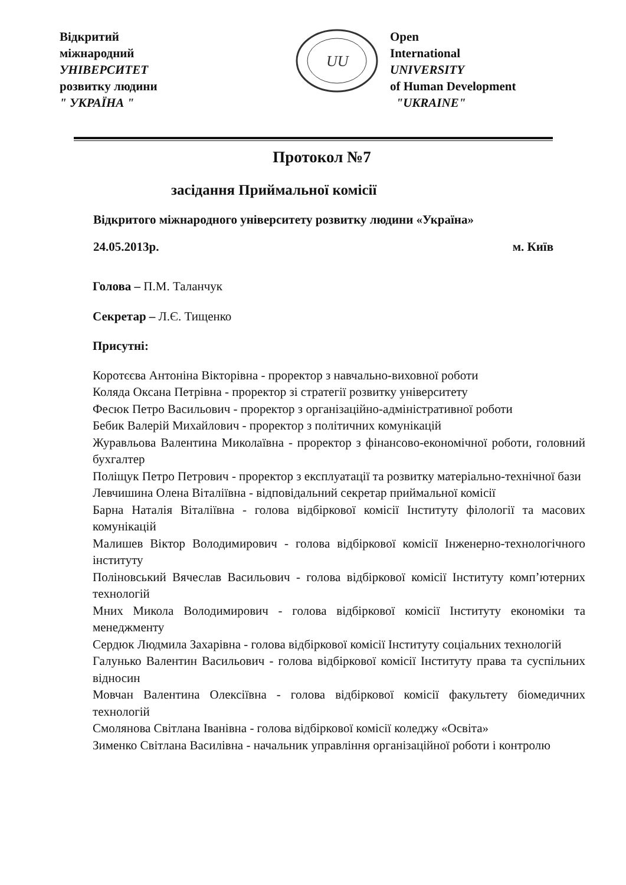Відкритий
міжнародний
УНІВЕРСИТЕТ
розвитку людини
" УКРАЇНА "
UU
Open
International
UNIVERSITY
of Human Development
"UKRAINE"
Протокол №7
засідання Приймальної комісії
Відкритого міжнародного університету розвитку людини «Україна»
24.05.2013р. м. Київ
Голова – П.М. Таланчук
Секретар – Л.Є. Тищенко
Присутні:
Коротєєва Антоніна Вікторівна - проректор з навчально-виховної роботи
Коляда Оксана Петрівна - проректор зі стратегії розвитку університету
Фесюк Петро Васильович - проректор з організаційно-адміністративної роботи
Бебик Валерій Михайлович - проректор з політичних комунікацій
Журавльова Валентина Миколаївна - проректор з фінансово-економічної роботи, головний бухгалтер
Поліщук Петро Петрович - проректор з експлуатації та розвитку матеріально-технічної бази
Левчишина Олена Віталіївна - відповідальний секретар приймальної комісії
Барна Наталія Віталіївна - голова відбіркової комісії Інституту філології та масових комунікацій
Малишев Віктор Володимирович - голова відбіркової комісії Інженерно-технологічного інституту
Поліновський Вячеслав Васильович - голова відбіркової комісії Інституту комп’ютерних технологій
Мних Микола Володимирович - голова відбіркової комісії Інституту економіки та менеджменту
Сердюк Людмила Захарівна - голова відбіркової комісії Інституту соціальних технологій
Галунько Валентин Васильович - голова відбіркової комісії Інституту права та суспільних відносин
Мовчан Валентина Олексіївна - голова відбіркової комісії факультету біомедичних технологій
Смолянова Світлана Іванівна - голова відбіркової комісії коледжу «Освіта»
Зименко Світлана Василівна - начальник управління організаційної роботи і контролю